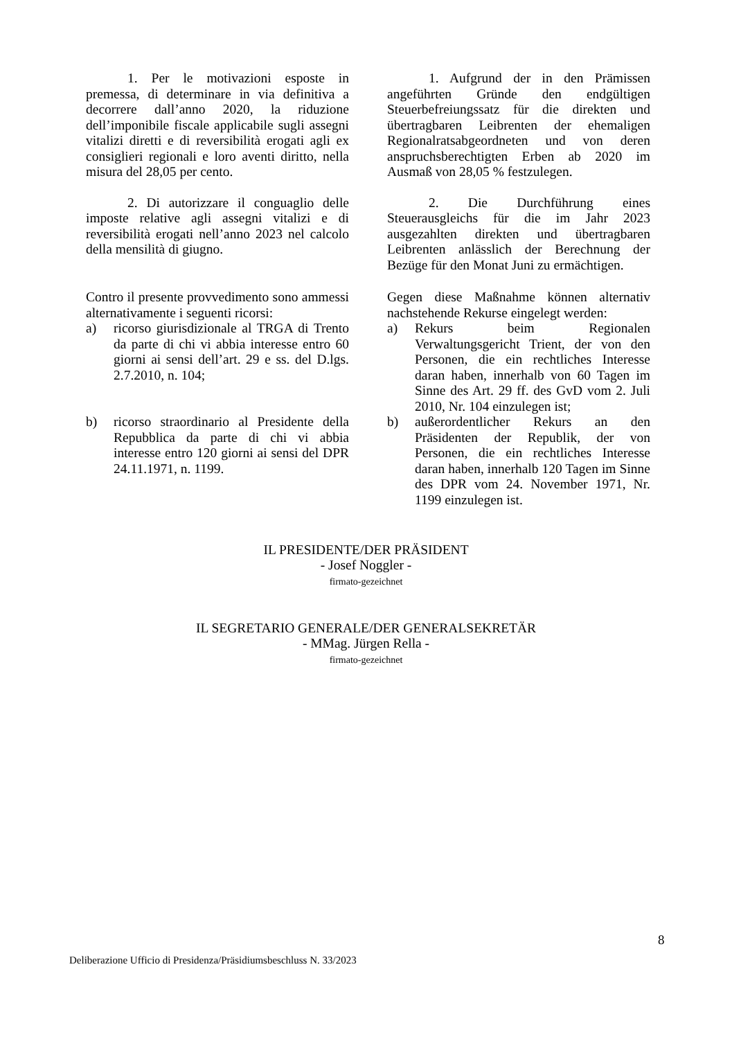1. Per le motivazioni esposte in premessa, di determinare in via definitiva a decorrere dall’anno 2020, la riduzione dell’imponibile fiscale applicabile sugli assegni vitalizi diretti e di reversibilità erogati agli ex consiglieri regionali e loro aventi diritto, nella misura del 28,05 per cento.
2. Di autorizzare il conguaglio delle imposte relative agli assegni vitalizi e di reversibilità erogati nell’anno 2023 nel calcolo della mensilità di giugno.
1. Aufgrund der in den Prämissen angeführten Gründe den endgültigen Steuerbefreiungssatz für die direkten und übertragbaren Leibrenten der ehemaligen Regionalratsabgeordneten und von deren anspruchsberechtigten Erben ab 2020 im Ausmaß von 28,05 % festzulegen.
2. Die Durchführung eines Steuerausgleichs für die im Jahr 2023 ausgezahlten direkten und übertragbaren Leibrenten anlässlich der Berechnung der Bezüge für den Monat Juni zu ermächtigen.
Contro il presente provvedimento sono ammessi alternativamente i seguenti ricorsi:
a) ricorso giurisdizionale al TRGA di Trento da parte di chi vi abbia interesse entro 60 giorni ai sensi dell’art. 29 e ss. del D.lgs. 2.7.2010, n. 104;
b) ricorso straordinario al Presidente della Repubblica da parte di chi vi abbia interesse entro 120 giorni ai sensi del DPR 24.11.1971, n. 1199.
Gegen diese Maßnahme können alternativ nachstehende Rekurse eingelegt werden:
a) Rekurs beim Regionalen Verwaltungsgericht Trient, der von den Personen, die ein rechtliches Interesse daran haben, innerhalb von 60 Tagen im Sinne des Art. 29 ff. des GvD vom 2. Juli 2010, Nr. 104 einzulegen ist;
b) außerordentlicher Rekurs an den Präsidenten der Republik, der von Personen, die ein rechtliches Interesse daran haben, innerhalb 120 Tagen im Sinne des DPR vom 24. November 1971, Nr. 1199 einzulegen ist.
IL PRESIDENTE/DER PRÄSIDENT
- Josef Noggler -
firmato-gezeichnet
IL SEGRETARIO GENERALE/DER GENERALSEKRETÄR
- MMag. Jürgen Rella -
firmato-gezeichnet
8
Deliberazione Ufficio di Presidenza/Präsidiumsbeschluss N. 33/2023